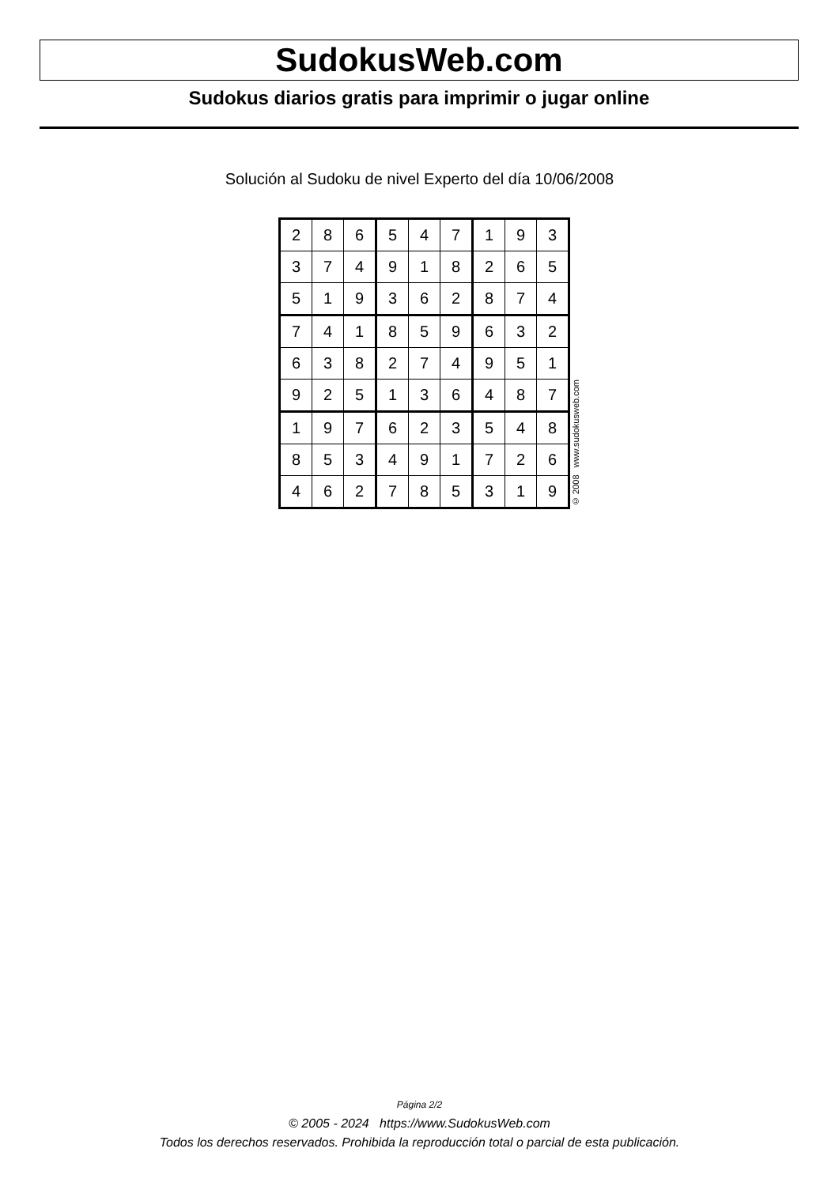SudokusWeb.com
Sudokus diarios gratis para imprimir o jugar online
Solución al Sudoku de nivel Experto del día 10/06/2008
| 2 | 8 | 6 | 5 | 4 | 7 | 1 | 9 | 3 |
| 3 | 7 | 4 | 9 | 1 | 8 | 2 | 6 | 5 |
| 5 | 1 | 9 | 3 | 6 | 2 | 8 | 7 | 4 |
| 7 | 4 | 1 | 8 | 5 | 9 | 6 | 3 | 2 |
| 6 | 3 | 8 | 2 | 7 | 4 | 9 | 5 | 1 |
| 9 | 2 | 5 | 1 | 3 | 6 | 4 | 8 | 7 |
| 1 | 9 | 7 | 6 | 2 | 3 | 5 | 4 | 8 |
| 8 | 5 | 3 | 4 | 9 | 1 | 7 | 2 | 6 |
| 4 | 6 | 2 | 7 | 8 | 5 | 3 | 1 | 9 |
© 2008 www.sudokusweb.com
Página 2/2
© 2005 - 2024 https://www.SudokusWeb.com
Todos los derechos reservados. Prohibida la reproducción total o parcial de esta publicación.